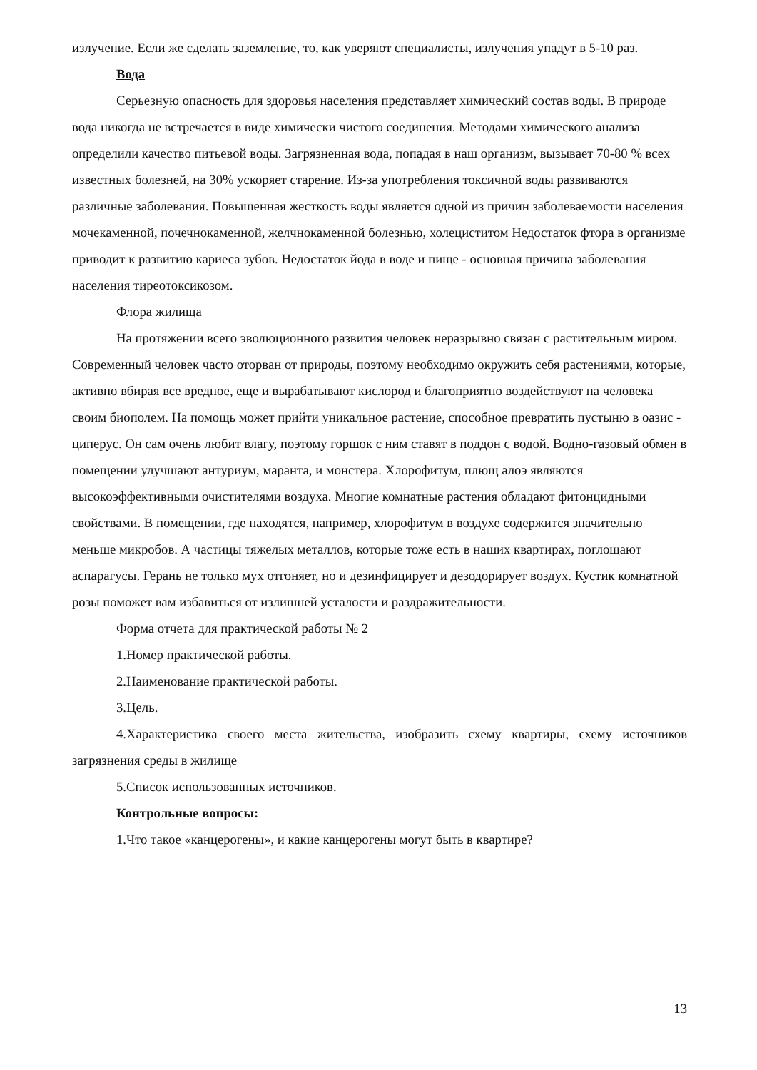излучение. Если же сделать заземление, то, как уверяют специалисты, излучения упадут в 5-10 раз.
Вода
Серьезную опасность для здоровья населения представляет химический состав воды. В природе вода никогда не встречается в виде химически чистого соединения. Методами химического анализа определили качество питьевой воды. Загрязненная вода, попадая в наш организм, вызывает 70-80 % всех известных болезней, на 30% ускоряет старение. Из-за употребления токсичной воды развиваются различные заболевания. Повышенная жесткость воды является одной из причин заболеваемости населения мочекаменной, почечнокаменной, желчнокаменной болезнью, холециститом Недостаток фтора в организме приводит к развитию кариеса зубов. Недостаток йода в воде и пище - основная причина заболевания населения тиреотоксикозом.
Флора жилища
На протяжении всего эволюционного развития человек неразрывно связан с растительным миром. Современный человек часто оторван от природы, поэтому необходимо окружить себя растениями, которые, активно вбирая все вредное, еще и вырабатывают кислород и благоприятно воздействуют на человека своим биополем. На помощь может прийти уникальное растение, способное превратить пустыню в оазис - циперус. Он сам очень любит влагу, поэтому горшок с ним ставят в поддон с водой. Водно-газовый обмен в помещении улучшают антуриум, маранта, и монстера. Хлорофитум, плющ алоэ являются высокоэффективными очистителями воздуха. Многие комнатные растения обладают фитонцидными свойствами. В помещении, где находятся, например, хлорофитум в воздухе содержится значительно меньше микробов. А частицы тяжелых металлов, которые тоже есть в наших квартирах, поглощают аспарагусы. Герань не только мух отгоняет, но и дезинфицирует и дезодорирует воздух. Кустик комнатной розы поможет вам избавиться от излишней усталости и раздражительности.
Форма отчета для практической работы № 2
1.Номер практической работы.
2.Наименование практической работы.
3.Цель.
4.Характеристика своего места жительства, изобразить схему квартиры, схему источников загрязнения среды в жилище
5.Список использованных источников.
Контрольные вопросы:
1.Что такое «канцерогены», и какие канцерогены могут быть в квартире?
13